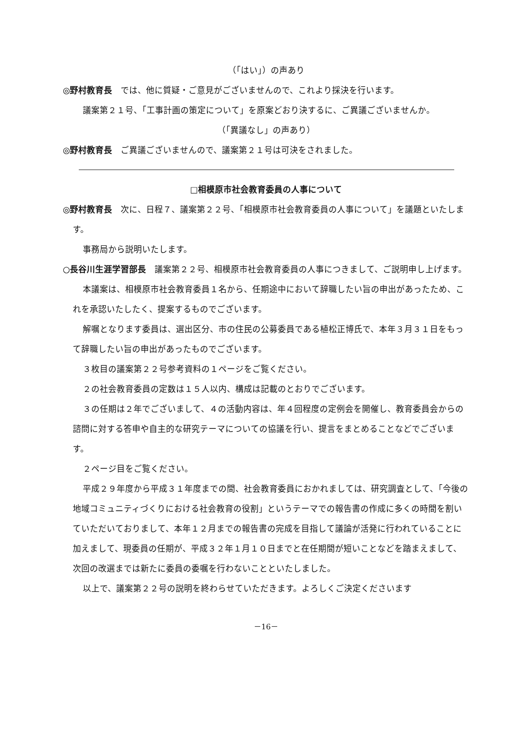（「はい」）の声あり
◎野村教育長　では、他に質疑・ご意見がございませんので、これより採決を行います。
議案第２１号、「工事計画の策定について」を原案どおり決するに、ご異議ございませんか。
（「異議なし」の声あり）
◎野村教育長　ご異議ございませんので、議案第２１号は可決をされました。
□相模原市社会教育委員の人事について
◎野村教育長　次に、日程７、議案第２２号、「相模原市社会教育委員の人事について」を議題といたします。
事務局から説明いたします。
○長谷川生涯学習部長　議案第２２号、相模原市社会教育委員の人事につきまして、ご説明申し上げます。
本議案は、相模原市社会教育委員１名から、任期途中において辞職したい旨の申出があったため、これを承認いたしたく、提案するものでございます。
解嘱となります委員は、選出区分、市の住民の公募委員である植松正博氏で、本年３月３１日をもって辞職したい旨の申出があったものでございます。
３枚目の議案第２２号参考資料の１ページをご覧ください。
２の社会教育委員の定数は１５人以内、構成は記載のとおりでございます。
３の任期は２年でございまして、４の活動内容は、年４回程度の定例会を開催し、教育委員会からの諮問に対する答申や自主的な研究テーマについての協議を行い、提言をまとめることなどでございます。
２ページ目をご覧ください。
平成２９年度から平成３１年度までの間、社会教育委員におかれましては、研究調査として、「今後の地域コミュニティづくりにおける社会教育の役割」というテーマでの報告書の作成に多くの時間を割いていただいておりまして、本年１２月までの報告書の完成を目指して議論が活発に行われていることに加えまして、現委員の任期が、平成３２年１月１０日までと在任期間が短いことなどを踏まえまして、次回の改選までは新たに委員の委嘱を行わないことといたしました。
以上で、議案第２２号の説明を終わらせていただきます。よろしくご決定くださいます
－16－